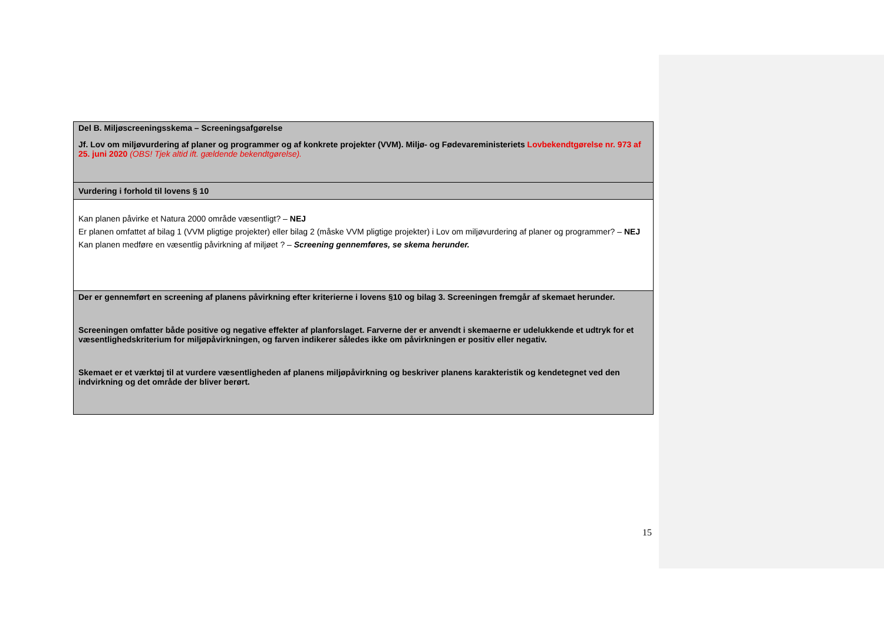| Del B. Miljøscreeningsskema – Screeningsafgørelse Jf. Lov om miljøvurdering af planer og programmer og af konkrete projekter (VVM). Miljø- og Fødevareministeriets Lovbekendtgørelse nr. 973 af 25. juni 2020 (OBS! Tjek altid ift. gældende bekendtgørelse). |
| Vurdering i forhold til lovens § 10 |
| Kan planen påvirke et Natura 2000 område væsentligt? – NEJ Er planen omfattet af bilag 1 (VVM pligtige projekter) eller bilag 2 (måske VVM pligtige projekter) i Lov om miljøvurdering af planer og programmer? – NEJ Kan planen medføre en væsentlig påvirkning af miljøet ? – Screening gennemføres, se skema herunder. |
| Der er gennemført en screening af planens påvirkning efter kriterierne i lovens §10 og bilag 3. Screeningen fremgår af skemaet herunder. Screeningen omfatter både positive og negative effekter af planforslaget. Farverne der er anvendt i skemaerne er udelukkende et udtryk for et væsentlighedskriterium for miljøpåvirkningen, og farven indikerer således ikke om påvirkningen er positiv eller negativ. Skemaet er et værktøj til at vurdere væsentligheden af planens miljøpåvirkning og beskriver planens karakteristik og kendetegnet ved den indvirkning og det område der bliver berørt. |
15